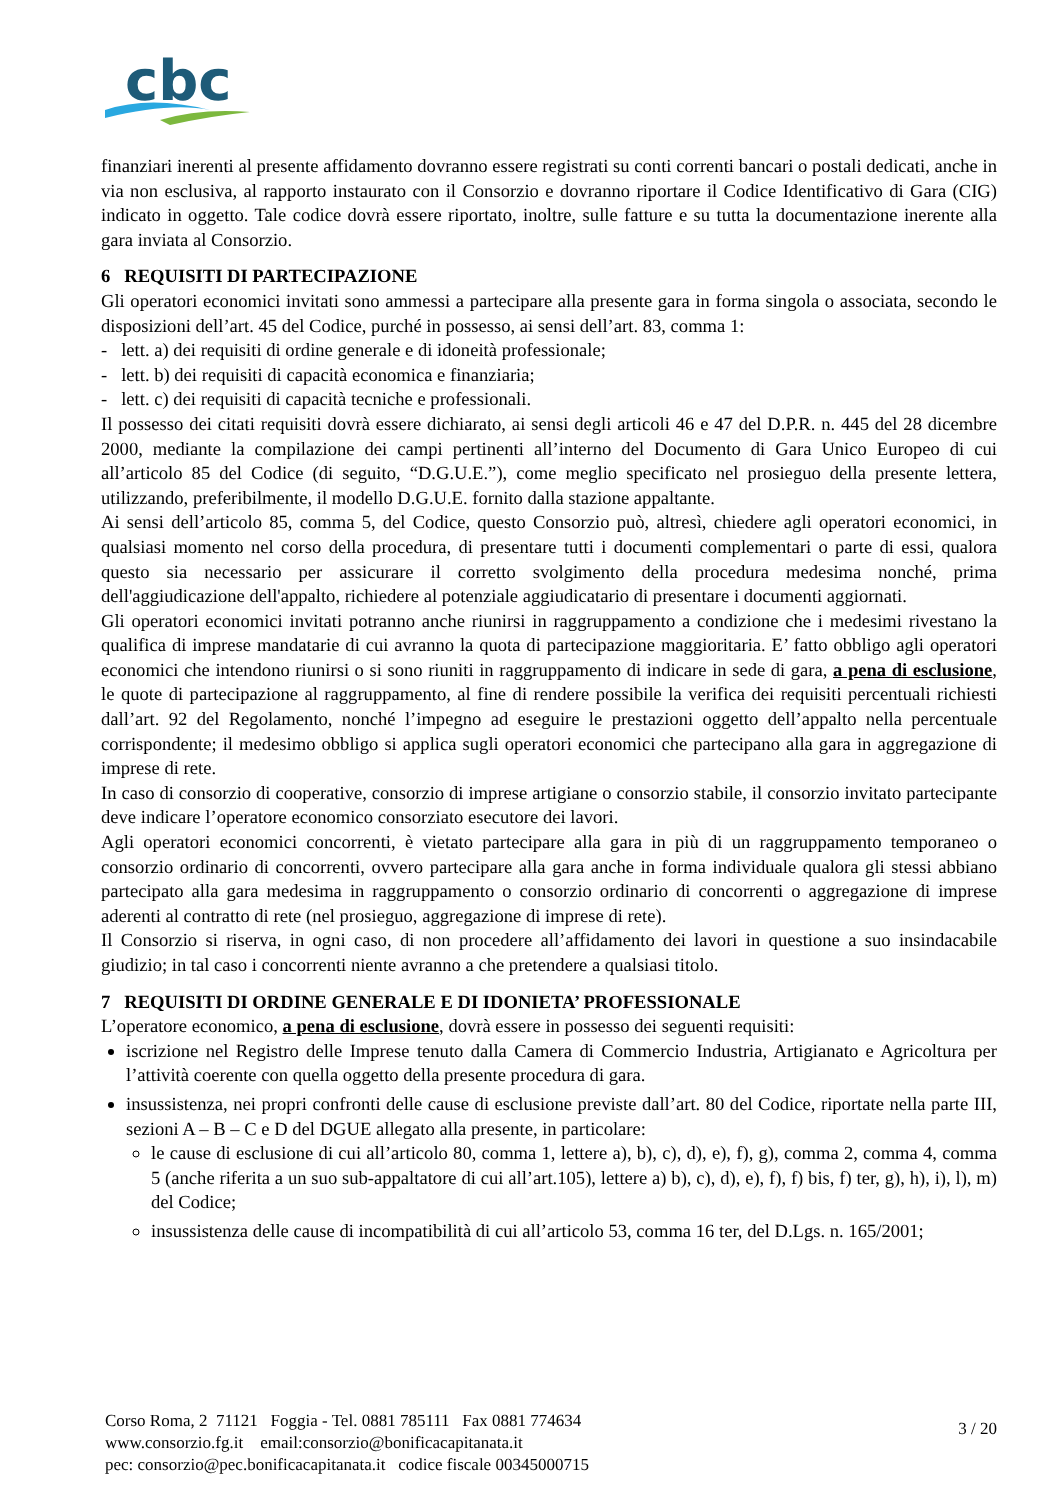cbc
finanziari inerenti al presente affidamento dovranno essere registrati su conti correnti bancari o postali dedicati, anche in via non esclusiva, al rapporto instaurato con il Consorzio e dovranno riportare il Codice Identificativo di Gara (CIG) indicato in oggetto. Tale codice dovrà essere riportato, inoltre, sulle fatture e su tutta la documentazione inerente alla gara inviata al Consorzio.
6 REQUISITI DI PARTECIPAZIONE
Gli operatori economici invitati sono ammessi a partecipare alla presente gara in forma singola o associata, secondo le disposizioni dell’art. 45 del Codice, purché in possesso, ai sensi dell’art. 83, comma 1:
- lett. a) dei requisiti di ordine generale e di idoneità professionale;
- lett. b) dei requisiti di capacità economica e finanziaria;
- lett. c) dei requisiti di capacità tecniche e professionali.
Il possesso dei citati requisiti dovrà essere dichiarato, ai sensi degli articoli 46 e 47 del D.P.R. n. 445 del 28 dicembre 2000, mediante la compilazione dei campi pertinenti all’interno del Documento di Gara Unico Europeo di cui all’articolo 85 del Codice (di seguito, “D.G.U.E.”), come meglio specificato nel prosieguo della presente lettera, utilizzando, preferibilmente, il modello D.G.U.E. fornito dalla stazione appaltante.
Ai sensi dell’articolo 85, comma 5, del Codice, questo Consorzio può, altresì, chiedere agli operatori economici, in qualsiasi momento nel corso della procedura, di presentare tutti i documenti complementari o parte di essi, qualora questo sia necessario per assicurare il corretto svolgimento della procedura medesima nonché, prima dell'aggiudicazione dell'appalto, richiedere al potenziale aggiudicatario di presentare i documenti aggiornati.
Gli operatori economici invitati potranno anche riunirsi in raggruppamento a condizione che i medesimi rivestano la qualifica di imprese mandatarie di cui avranno la quota di partecipazione maggioritaria. E’ fatto obbligo agli operatori economici che intendono riunirsi o si sono riuniti in raggruppamento di indicare in sede di gara, a pena di esclusione, le quote di partecipazione al raggruppamento, al fine di rendere possibile la verifica dei requisiti percentuali richiesti dall’art. 92 del Regolamento, nonché l’impegno ad eseguire le prestazioni oggetto dell’appalto nella percentuale corrispondente; il medesimo obbligo si applica sugli operatori economici che partecipano alla gara in aggregazione di imprese di rete.
In caso di consorzio di cooperative, consorzio di imprese artigiane o consorzio stabile, il consorzio invitato partecipante deve indicare l’operatore economico consorziato esecutore dei lavori.
Agli operatori economici concorrenti, è vietato partecipare alla gara in più di un raggruppamento temporaneo o consorzio ordinario di concorrenti, ovvero partecipare alla gara anche in forma individuale qualora gli stessi abbiano partecipato alla gara medesima in raggruppamento o consorzio ordinario di concorrenti o aggregazione di imprese aderenti al contratto di rete (nel prosieguo, aggregazione di imprese di rete).
Il Consorzio si riserva, in ogni caso, di non procedere all’affidamento dei lavori in questione a suo insindacabile giudizio; in tal caso i concorrenti niente avranno a che pretendere a qualsiasi titolo.
7 REQUISITI DI ORDINE GENERALE E DI IDONIETA’ PROFESSIONALE
L’operatore economico, a pena di esclusione, dovrà essere in possesso dei seguenti requisiti:
iscrizione nel Registro delle Imprese tenuto dalla Camera di Commercio Industria, Artigianato e Agricoltura per l’attività coerente con quella oggetto della presente procedura di gara.
insussistenza, nei propri confronti delle cause di esclusione previste dall’art. 80 del Codice, riportate nella parte III, sezioni A – B – C e D del DGUE allegato alla presente, in particolare:
le cause di esclusione di cui all’articolo 80, comma 1, lettere a), b), c), d), e), f), g), comma 2, comma 4, comma 5 (anche riferita a un suo sub-appaltatore di cui all’art.105), lettere a) b), c), d), e), f), f) bis, f) ter, g), h), i), l), m) del Codice;
insussistenza delle cause di incompatibilità di cui all’articolo 53, comma 16 ter, del D.Lgs. n. 165/2001;
Corso Roma, 2 71121 Foggia - Tel. 0881 785111 Fax 0881 774634
www.consorzio.fg.it email:consorzio@bonificacapitanata.it
pec: consorzio@pec.bonificacapitanata.it codice fiscale 00345000715
3 / 20